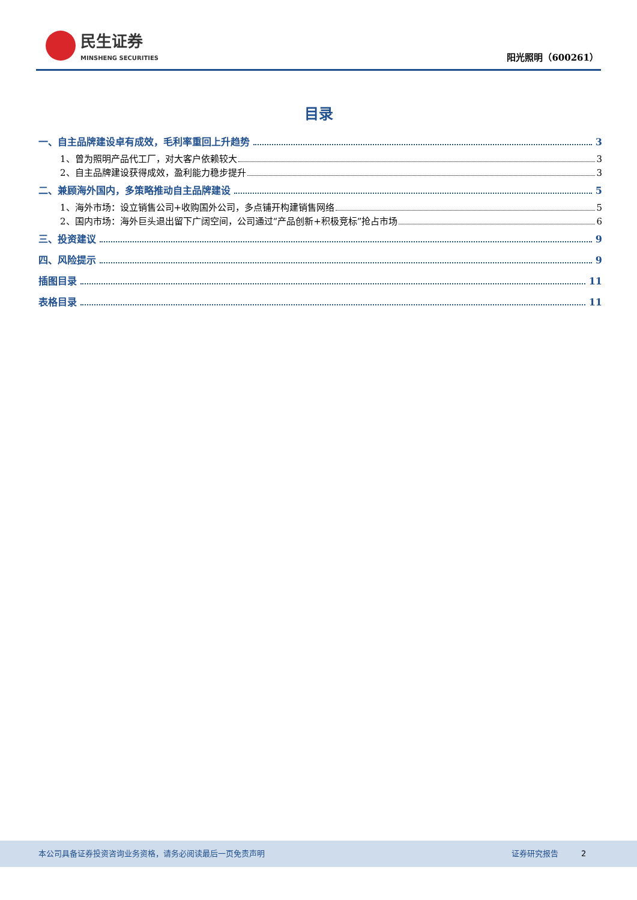民生证券
MINSHENG SECURITIES
阳光照明（600261）
目录
一、自主品牌建设卓有成效，毛利率重回上升趋势 3
1、曾为照明产品代工厂，对大客户依赖较大 3
2、自主品牌建设获得成效，盈利能力稳步提升 3
二、兼顾海外国内，多策略推动自主品牌建设 5
1、海外市场：设立销售公司+收购国外公司，多点铺开构建销售网络 5
2、国内市场：海外巨头退出留下广阔空间，公司通过“产品创新+积极竞标”抢占市场 6
三、投资建议 9
四、风险提示 9
插图目录 11
表格目录 11
本公司具备证券投资咨询业务资格，请务必阅读最后一页免责声明 证券研究报告 2